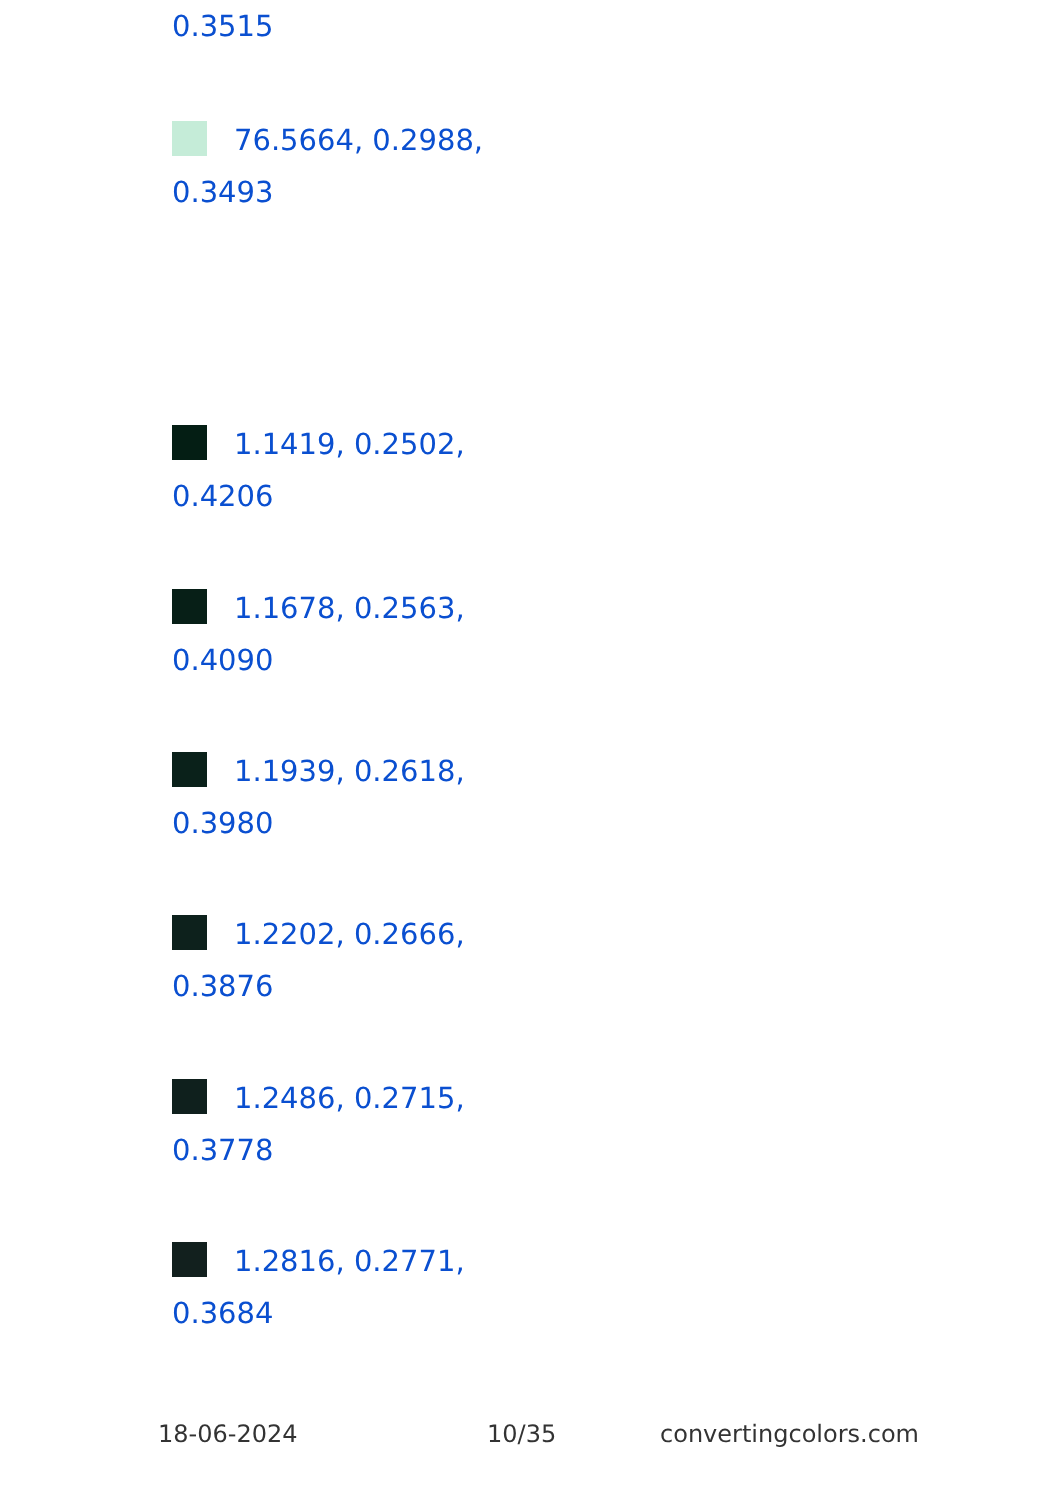0.3515
76.5664, 0.2988, 0.3493
1.1419, 0.2502, 0.4206
1.1678, 0.2563, 0.4090
1.1939, 0.2618, 0.3980
1.2202, 0.2666, 0.3876
1.2486, 0.2715, 0.3778
1.2816, 0.2771, 0.3684
18-06-2024 10/35 convertingcolors.com